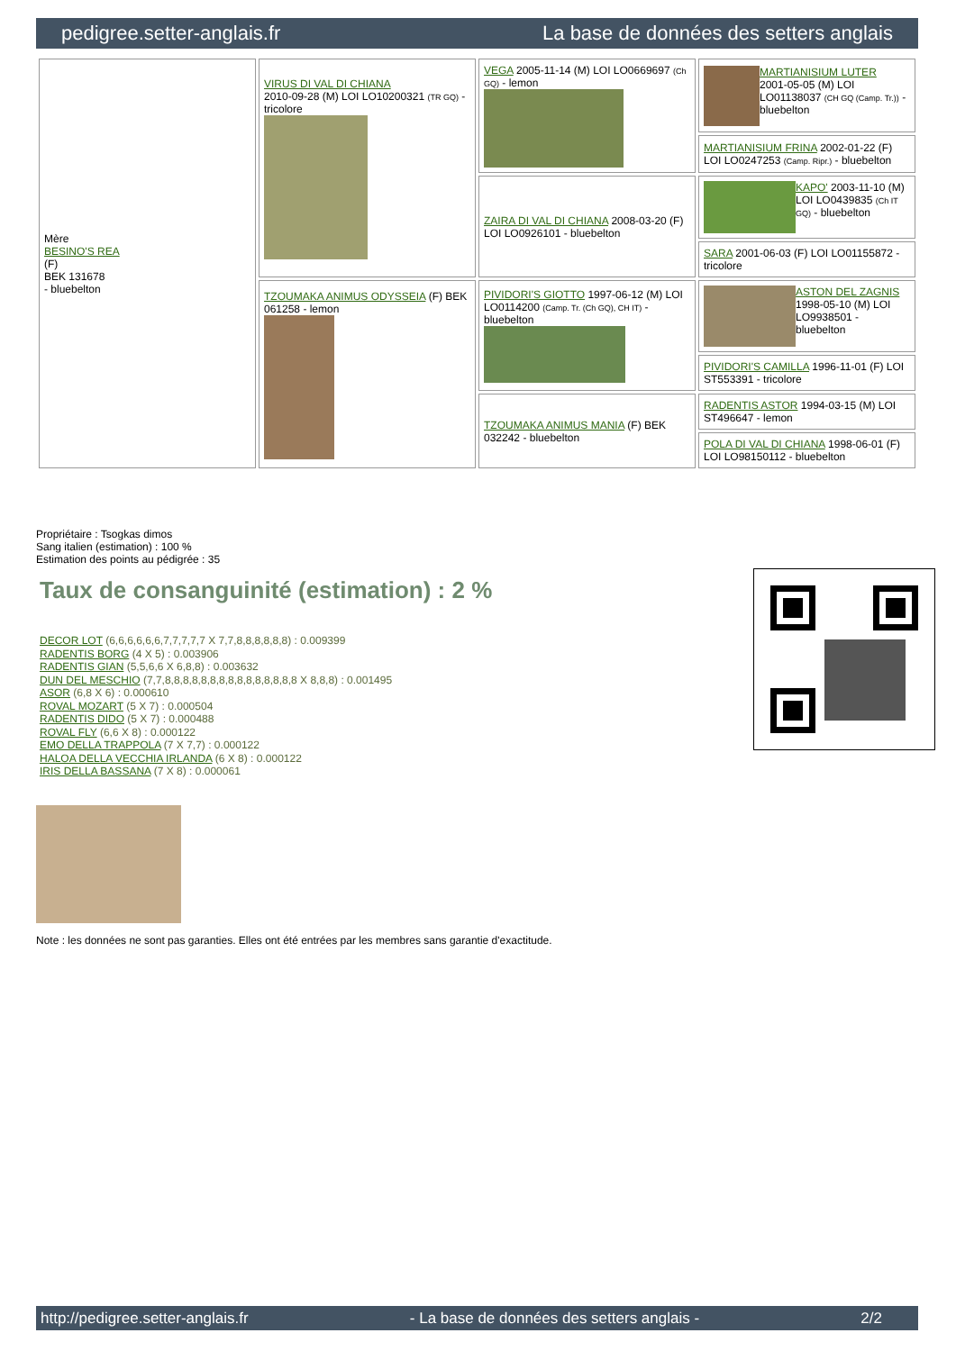pedigree.setter-anglais.fr La base de données des setters anglais
| Mère BESINO'S REA (F) BEK 131678 - bluebelton | VIRUS DI VAL DI CHIANA 2010-09-28 (M) LOI LO10200321 (TR GQ) - tricolore | VEGA 2005-11-14 (M) LOI LO0669697 (Ch GQ) - lemon | MARTIANISIUM LUTER 2001-05-05 (M) LOI LO01138037 (CH GQ (Camp. Tr.)) - bluebelton |
| | | | MARTIANISIUM FRINA 2002-01-22 (F) LOI LO0247253 (Camp. Ripr.) - bluebelton |
| | | ZAIRA DI VAL DI CHIANA 2008-03-20 (F) LOI LO0926101 - bluebelton | KAPO' 2003-11-10 (M) LOI LO0439835 (Ch IT GQ) - bluebelton |
| | | | SARA 2001-06-03 (F) LOI LO01155872 - tricolore |
| | TZOUMAKA ANIMUS ODYSSEIA (F) BEK 061258 - lemon | PIVIDORI'S GIOTTO 1997-06-12 (M) LOI LO0114200 (Camp. Tr. (Ch GQ), CH IT) - bluebelton | ASTON DEL ZAGNIS 1998-05-10 (M) LOI LO9938501 - bluebelton |
| | | | PIVIDORI'S CAMILLA 1996-11-01 (F) LOI ST553391 - tricolore |
| | | TZOUMAKA ANIMUS MANIA (F) BEK 032242 - bluebelton | RADENTIS ASTOR 1994-03-15 (M) LOI ST496647 - lemon |
| | | | POLA DI VAL DI CHIANA 1998-06-01 (F) LOI LO98150112 - bluebelton |
Propriétaire : Tsogkas dimos
Sang italien (estimation) : 100 %
Estimation des points au pédigrée : 35
Taux de consanguinité (estimation) : 2 %
DECOR LOT (6,6,6,6,6,6,7,7,7,7,7 X 7,7,8,8,8,8,8,8) : 0.009399
RADENTIS BORG (4 X 5) : 0.003906
RADENTIS GIAN (5,5,6,6 X 6,8,8) : 0.003632
DUN DEL MESCHIO (7,7,8,8,8,8,8,8,8,8,8,8,8,8,8,8,8 X 8,8,8) : 0.001495
ASOR (6,8 X 6) : 0.000610
ROVAL MOZART (5 X 7) : 0.000504
RADENTIS DIDO (5 X 7) : 0.000488
ROVAL FLY (6,6 X 8) : 0.000122
EMO DELLA TRAPPOLA (7 X 7,7) : 0.000122
HALOA DELLA VECCHIA IRLANDA (6 X 8) : 0.000122
IRIS DELLA BASSANA (7 X 8) : 0.000061
Note : les données ne sont pas garanties. Elles ont été entrées par les membres sans garantie d'exactitude.
http://pedigree.setter-anglais.fr - La base de données des setters anglais - 2/2